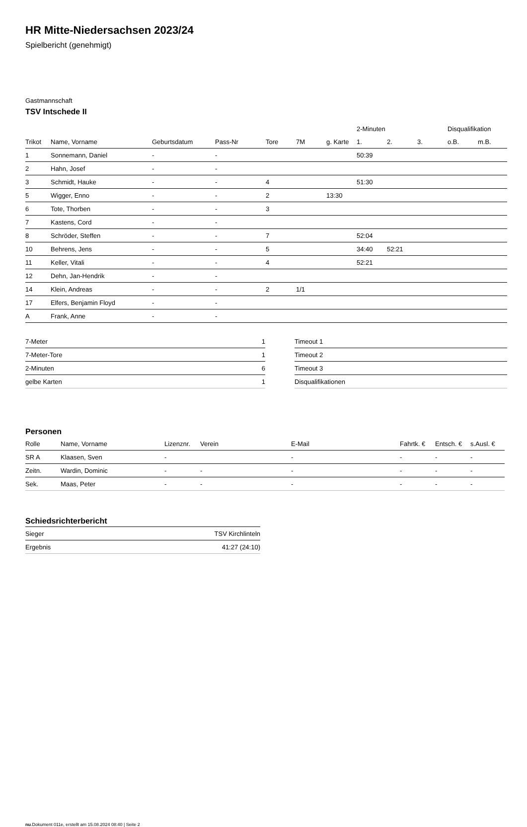HR Mitte-Niedersachsen 2023/24
Spielbericht (genehmigt)
Gastmannschaft
TSV Intschede II
| | | | | | | | 2-Minuten | | | Disqualifikation | |
| --- | --- | --- | --- | --- | --- | --- | --- | --- | --- | --- | --- |
| Trikot | Name, Vorname | Geburtsdatum | Pass-Nr | Tore | 7M | g. Karte | 1. | 2. | 3. | o.B. | m.B. |
| 1 | Sonnemann, Daniel | - | - | | | | 50:39 | | | | |
| 2 | Hahn, Josef | - | - | | | | | | | | |
| 3 | Schmidt, Hauke | - | - | 4 | | | 51:30 | | | | |
| 5 | Wigger, Enno | - | - | 2 | | 13:30 | | | | | |
| 6 | Tote, Thorben | - | - | 3 | | | | | | | |
| 7 | Kastens, Cord | - | - | | | | | | | | |
| 8 | Schröder, Steffen | - | - | 7 | | | 52:04 | | | | |
| 10 | Behrens, Jens | - | - | 5 | | | 34:40 | 52:21 | | | |
| 11 | Keller, Vitali | - | - | 4 | | | 52:21 | | | | |
| 12 | Dehn, Jan-Hendrik | - | - | | | | | | | | |
| 14 | Klein, Andreas | - | - | 2 | 1/1 | | | | | | |
| 17 | Elfers, Benjamin Floyd | - | - | | | | | | | | |
| A | Frank, Anne | - | - | | | | | | | | |
| 7-Meter | 1 |
| 7-Meter-Tore | 1 |
| 2-Minuten | 6 |
| gelbe Karten | 1 |
| Timeout 1 |
| Timeout 2 |
| Timeout 3 |
| Disqualifikationen |
Personen
| Rolle | Name, Vorname | Lizenznr. | Verein | E-Mail | Fahrtk. € | Entsch. € | s.Ausl. € |
| --- | --- | --- | --- | --- | --- | --- | --- |
| SR A | Klaasen, Sven | - | | - | - | - | - |
| Zeitn. | Wardin, Dominic | - | - | - | - | - | - |
| Sek. | Maas, Peter | - | - | - | - | - | - |
Schiedsrichterbericht
| Sieger | TSV Kirchlinteln |
| Ergebnis | 41:27 (24:10) |
nu.Dokument 011e, erstellt am 15.08.2024 08:40 | Seite 2